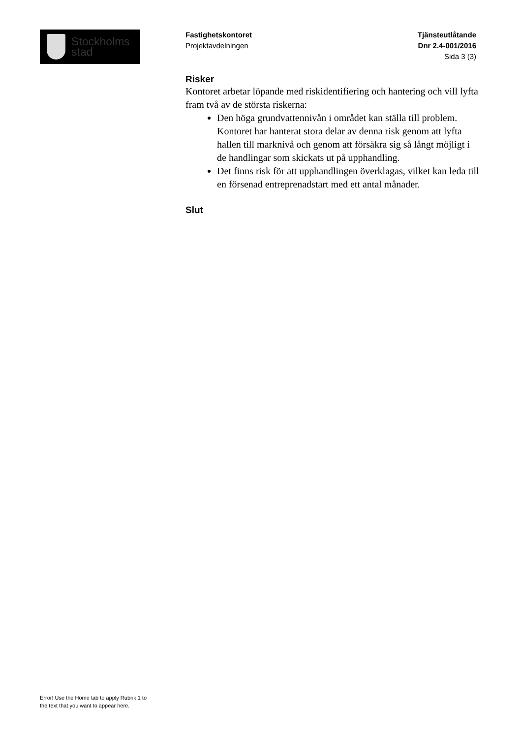Stockholms
stad
Fastighetskontoret
Projektavdelningen
Tjänsteutlåtande
Dnr 2.4-001/2016
Sida 3 (3)
Risker
Kontoret arbetar löpande med riskidentifiering och hantering och vill lyfta fram två av de största riskerna:
Den höga grundvattennivån i området kan ställa till problem. Kontoret har hanterat stora delar av denna risk genom att lyfta hallen till marknivå och genom att försäkra sig så långt möjligt i de handlingar som skickats ut på upphandling.
Det finns risk för att upphandlingen överklagas, vilket kan leda till en försenad entreprenadstart med ett antal månader.
Slut
Error! Use the Home tab to apply Rubrik 1 to
the text that you want to appear here.